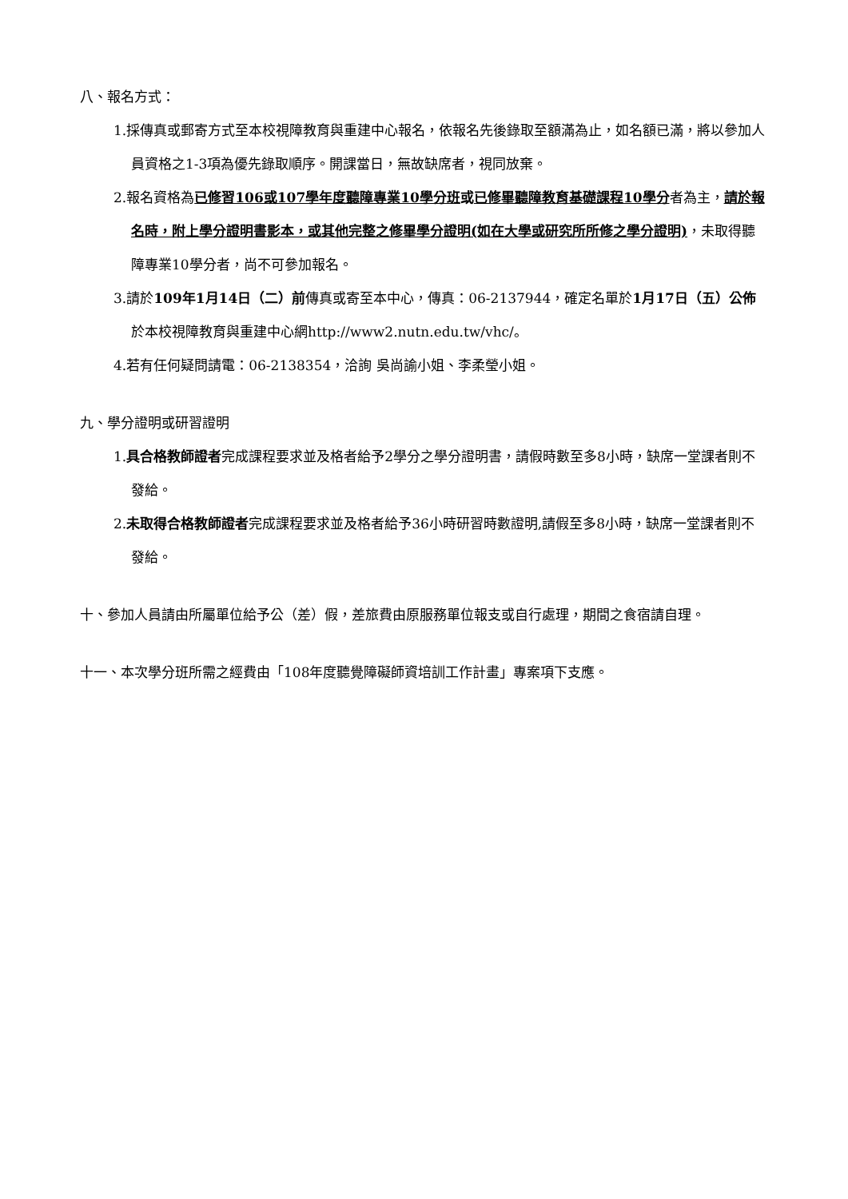八、報名方式：
1.採傳真或郵寄方式至本校視障教育與重建中心報名，依報名先後錄取至額滿為止，如名額已滿，將以參加人員資格之1-3項為優先錄取順序。開課當日，無故缺席者，視同放棄。
2.報名資格為已修習106或107學年度聽障專業10學分班或已修畢聽障教育基礎課程10學分者為主，請於報名時，附上學分證明書影本，或其他完整之修畢學分證明(如在大學或研究所所修之學分證明)，未取得聽障專業10學分者，尚不可參加報名。
3.請於109年1月14日（二）前傳真或寄至本中心，傳真：06-2137944，確定名單於1月17日（五）公佈於本校視障教育與重建中心網http://www2.nutn.edu.tw/vhc/。
4.若有任何疑問請電：06-2138354，洽詢 吳尚諭小姐、李柔瑩小姐。
九、學分證明或研習證明
1.具合格教師證者完成課程要求並及格者給予2學分之學分證明書，請假時數至多8小時，缺席一堂課者則不發給。
2.未取得合格教師證者完成課程要求並及格者給予36小時研習時數證明,請假至多8小時，缺席一堂課者則不發給。
十、參加人員請由所屬單位給予公（差）假，差旅費由原服務單位報支或自行處理，期間之食宿請自理。
十一、本次學分班所需之經費由「108年度聽覺障礙師資培訓工作計畫」專案項下支應。